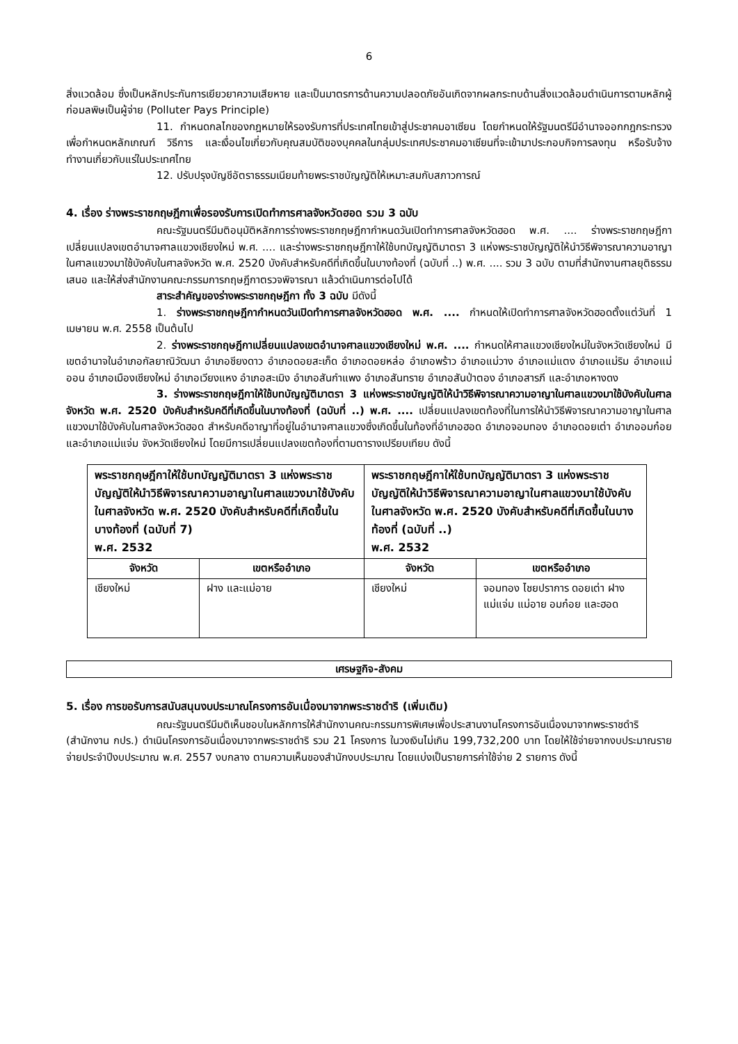6
สิ่งแวดล้อม ซึ่งเป็นหลักประกันการเยียวยาความเสียหาย และเป็นมาตรการด้านความปลอดภัยอันเกิดจากผลกระทบด้านสิ่งแวดล้อมดำเนินการตามหลักผู้ก่อมลพิษเป็นผู้จ่าย (Polluter Pays Principle)
11. กำหนดกลไกของกฎหมายให้รองรับการที่ประเทศไทยเข้าสู่ประชาคมอาเซียน โดยกำหนดให้รัฐมนตรีมีอำนาจออกกฎกระทรวงเพื่อกำหนดหลักเกณฑ์ วิธีการ และเงื่อนไขเกี่ยวกับคุณสมบัติของบุคคลในกลุ่มประเทศประชาคมอาเซียนที่จะเข้ามาประกอบกิจการลงทุน หรือรับจ้างทำงานเกี่ยวกับแร่ในประเทศไทย
12. ปรับปรุงบัญชีอัตราธรรมเนียมท้ายพระราชบัญญัติให้เหมาะสมกับสภาวการณ์
4. เรื่อง ร่างพระราชกฤษฎีกาเพื่อรองรับการเปิดทำการศาลจังหวัดฮอด รวม 3 ฉบับ
คณะรัฐมนตรีมีมติอนุมัติหลักการร่างพระราชกฤษฎีกากำหนดวันเปิดทำการศาลจังหวัดฮอด พ.ศ. .... ร่างพระราชกฤษฎีกาเปลี่ยนแปลงเขตอำนาจศาลแขวงเชียงใหม่ พ.ศ. .... และร่างพระราชกฤษฎีกาให้ใช้บทบัญญัติมาตรา 3 แห่งพระราชบัญญัติให้นำวิธีพิจารณาความอาญาในศาลแขวงมาใช้บังคับในศาลจังหวัด พ.ศ. 2520 บังคับสำหรับคดีที่เกิดขึ้นในบางท้องที่ (ฉบับที่ ..) พ.ศ. .... รวม 3 ฉบับ ตามที่สำนักงานศาลยุติธรรมเสนอ และให้ส่งสำนักงานคณะกรรมการกฤษฎีกาตรวจพิจารณา แล้วดำเนินการต่อไปได้
สาระสำคัญของร่างพระราชกฤษฎีกา ทั้ง 3 ฉบับ มีดังนี้
1. ร่างพระราชกฤษฎีกากำหนดวันเปิดทำการศาลจังหวัดฮอด พ.ศ. .... กำหนดให้เปิดทำการศาลจังหวัดฮอดตั้งแต่วันที่ 1 เมษายน พ.ศ. 2558 เป็นต้นไป
2. ร่างพระราชกฤษฎีกาเปลี่ยนแปลงเขตอำนาจศาลแขวงเชียงใหม่ พ.ศ. .... กำหนดให้ศาลแขวงเชียงใหม่ในจังหวัดเชียงใหม่ มีเขตอำนาจในอำเภอกัลยาณิวัฒนา อำเภอชียงดาว อำเภอดอยสะเก็ด อำเภอดอยหล่อ อำเภอพร้าว อำเภอแม่วาง อำเภอแม่แตง อำเภอแม่ริม อำเภอแม่ออน อำเภอเมืองเชียงใหม่ อำเภอเวียงแหง อำเภอสะเมิง อำเภอสันกำแพง อำเภอสันทราย อำเภอสันป่าตอง อำเภอสารภี และอำเภอหางดง
3. ร่างพระราชกฤษฎีกาให้ใช้บทบัญญัติมาตรา 3 แห่งพระราชบัญญัติให้นำวิธีพิจารณาความอาญาในศาลแขวงมาใช้บังคับในศาลจังหวัด พ.ศ. 2520 บังคับสำหรับคดีที่เกิดขึ้นในบางท้องที่ (ฉบับที่ ..) พ.ศ. .... เปลี่ยนแปลงเขตท้องที่ในการให้นำวิธีพิจารณาความอาญาในศาลแขวงมาใช้บังคับในศาลจังหวัดฮอด สำหรับคดีอาญาที่อยู่ในอำนาจศาลแขวงซึ่งเกิดขึ้นในท้องที่อำเภอฮอด อำเภอจอมทอง อำเภอดอยเต่า อำเภออมก๋อย และอำเภอแม่แจ่ม จังหวัดเชียงใหม่ โดยมีการเปลี่ยนแปลงเขตท้องที่ตามตารางเปรียบเทียบ ดังนี้
| พระราชกฤษฎีกาให้ใช้บทบัญญัติมาตรา 3 แห่งพระราชบัญญัติให้นำวิธีพิจารณาความอาญาในศาลแขวงมาใช้บังคับในศาลจังหวัด พ.ศ. 2520 บังคับสำหรับคดีที่เกิดขึ้นในบางท้องที่ (ฉบับที่ 7) พ.ศ. 2532 | | พระราชกฤษฎีกาให้ใช้บทบัญญัติมาตรา 3 แห่งพระราชบัญญัติให้นำวิธีพิจารณาความอาญาในศาลแขวงมาใช้บังคับในศาลจังหวัด พ.ศ. 2520 บังคับสำหรับคดีที่เกิดขึ้นในบางท้องที่ (ฉบับที่ ..) พ.ศ. 2532 | |
| --- | --- | --- | --- |
| จังหวัด | เขตหรืออำเภอ | จังหวัด | เขตหรืออำเภอ |
| เชียงใหม่ | ฝาง และแม่อาย | เชียงใหม่ | จอมทอง ไชยปราการ ดอยเต่า ฝาง แม่แจ่ม แม่อาย อมก๋อย และฮอด |
เศรษฐกิจ-สังคม
5. เรื่อง การขอรับการสนับสนุนงบประมาณโครงการอันเนื่องมาจากพระราชดำริ (เพิ่มเติม)
คณะรัฐมนตรีมีมติเห็นชอบในหลักการให้สำนักงานคณะกรรมการพิเศษเพื่อประสานงานโครงการอันเนื่องมาจากพระราชดำริ (สำนักงาน กปร.) ดำเนินโครงการอันเนื่องมาจากพระราชดำริ รวม 21 โครงการ ในวงเงินไม่เกิน 199,732,200 บาท โดยให้ใช้จ่ายจากงบประมาณรายจ่ายประจำปีงบประมาณ พ.ศ. 2557 งบกลาง ตามความเห็นของสำนักงบประมาณ โดยแบ่งเป็นรายการค่าใช้จ่าย 2 รายการ ดังนี้